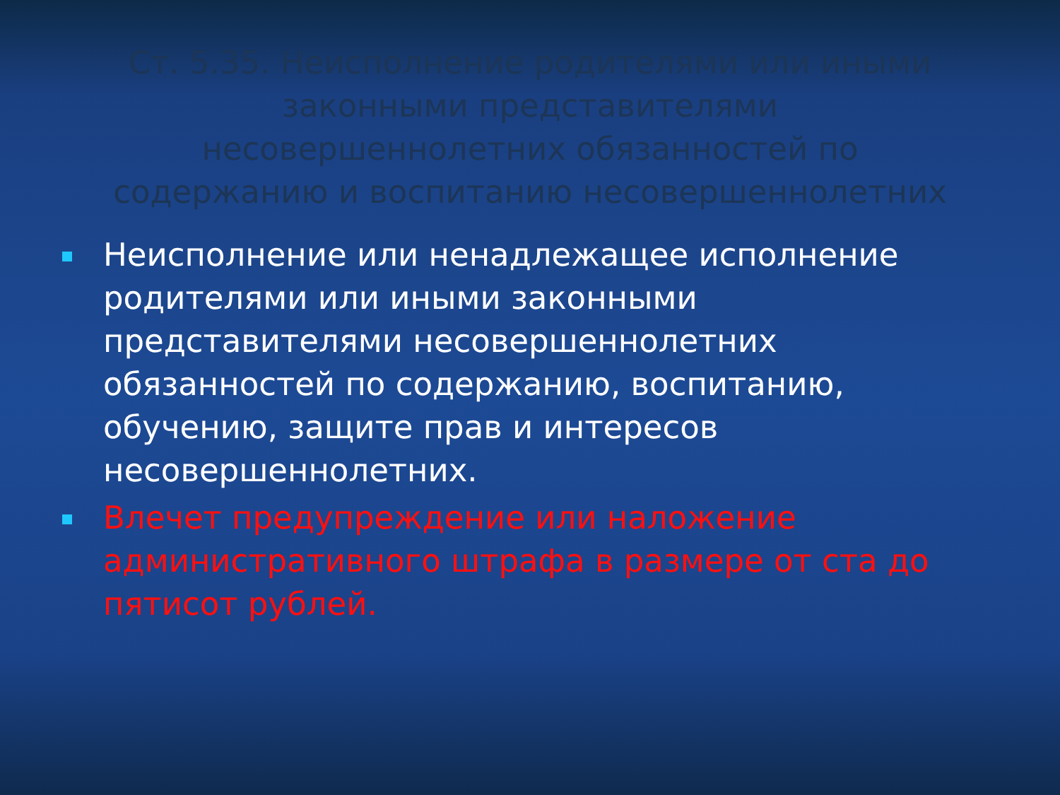Ст. 5.35. Неисполнение родителями или иными законными представителями несовершеннолетних обязанностей по содержанию и воспитанию несовершеннолетних
Неисполнение или ненадлежащее исполнение родителями или иными законными представителями несовершеннолетних обязанностей по содержанию, воспитанию, обучению, защите прав и интересов несовершеннолетних.
Влечет предупреждение или наложение административного штрафа в размере от ста до пятисот рублей.